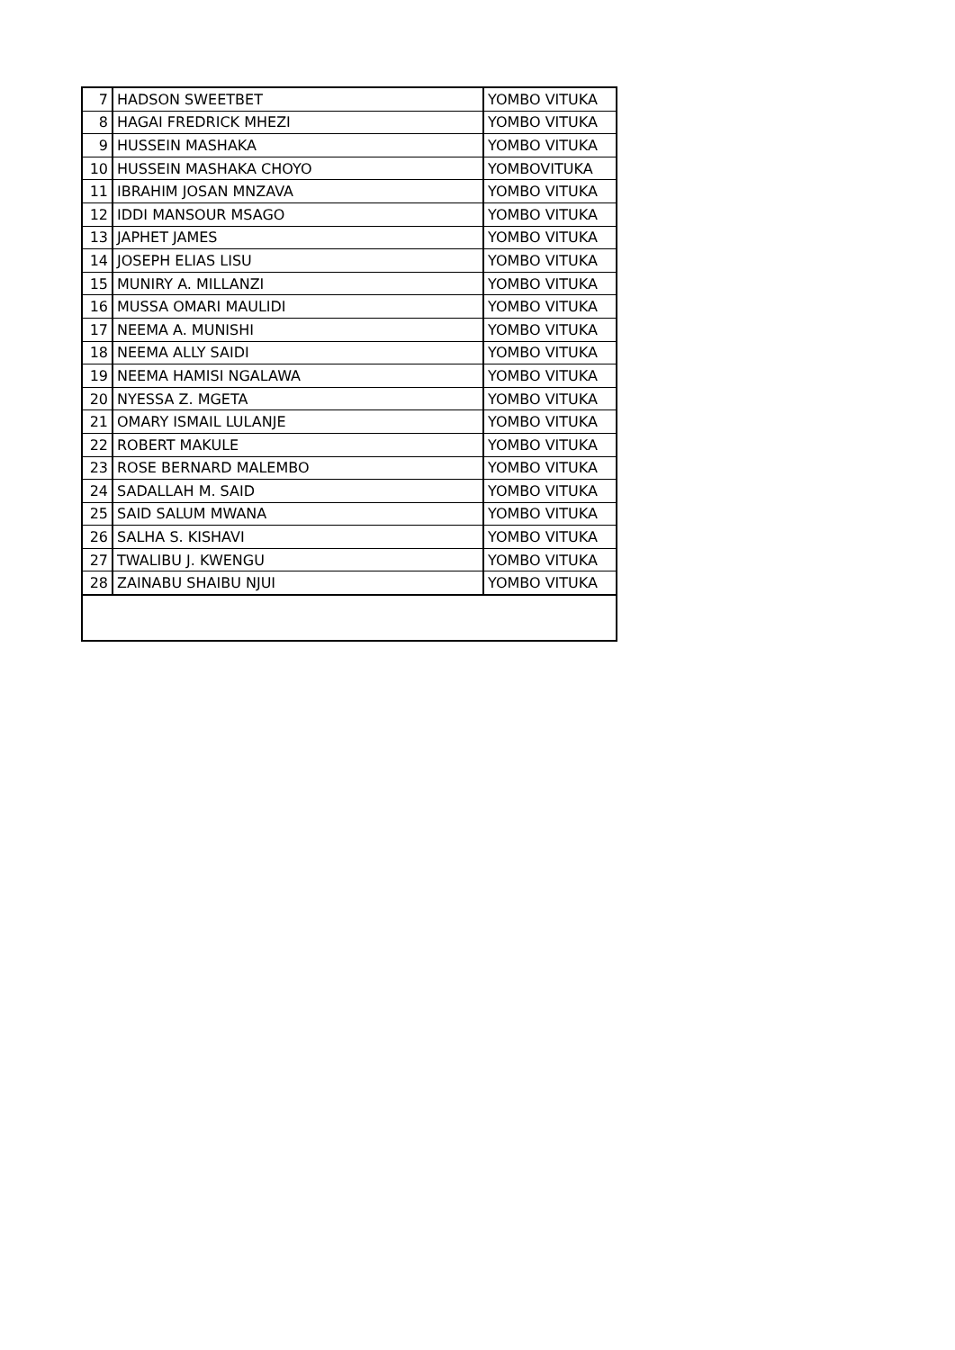| 7 | HADSON SWEETBET | YOMBO VITUKA |
| 8 | HAGAI FREDRICK MHEZI | YOMBO VITUKA |
| 9 | HUSSEIN MASHAKA | YOMBO VITUKA |
| 10 | HUSSEIN MASHAKA CHOYO | YOMBOVITUKA |
| 11 | IBRAHIM JOSAN MNZAVA | YOMBO VITUKA |
| 12 | IDDI MANSOUR MSAGO | YOMBO VITUKA |
| 13 | JAPHET JAMES | YOMBO VITUKA |
| 14 | JOSEPH ELIAS LISU | YOMBO VITUKA |
| 15 | MUNIRY A. MILLANZI | YOMBO VITUKA |
| 16 | MUSSA OMARI MAULIDI | YOMBO VITUKA |
| 17 | NEEMA A. MUNISHI | YOMBO VITUKA |
| 18 | NEEMA ALLY SAIDI | YOMBO VITUKA |
| 19 | NEEMA HAMISI NGALAWA | YOMBO VITUKA |
| 20 | NYESSA Z. MGETA | YOMBO VITUKA |
| 21 | OMARY ISMAIL LULANJE | YOMBO VITUKA |
| 22 | ROBERT MAKULE | YOMBO VITUKA |
| 23 | ROSE BERNARD MALEMBO | YOMBO VITUKA |
| 24 | SADALLAH M. SAID | YOMBO VITUKA |
| 25 | SAID SALUM MWANA | YOMBO VITUKA |
| 26 | SALHA S. KISHAVI | YOMBO VITUKA |
| 27 | TWALIBU J. KWENGU | YOMBO VITUKA |
| 28 | ZAINABU SHAIBU NJUI | YOMBO VITUKA |